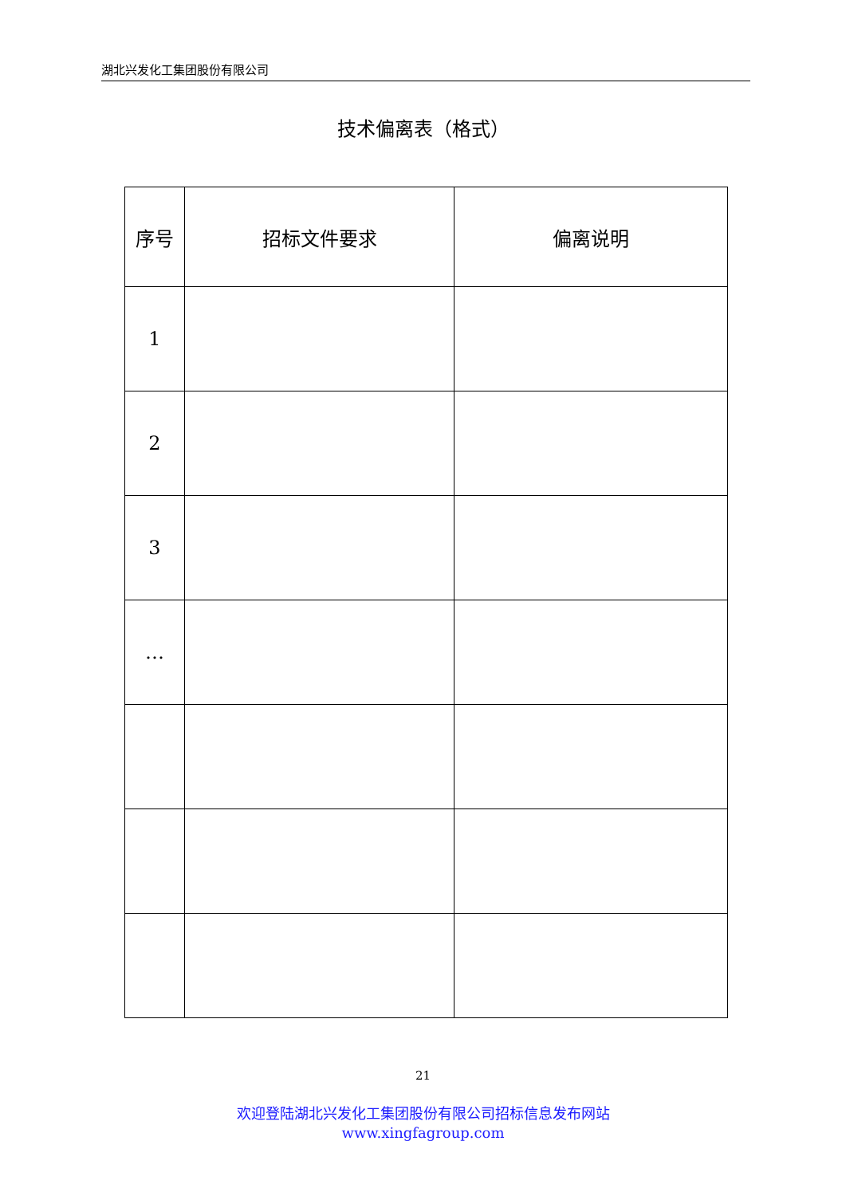湖北兴发化工集团股份有限公司
技术偏离表（格式）
| 序号 | 招标文件要求 | 偏离说明 |
| --- | --- | --- |
| 1 | | |
| 2 | | |
| 3 | | |
| … | | |
21
欢迎登陆湖北兴发化工集团股份有限公司招标信息发布网站
www.xingfagroup.com